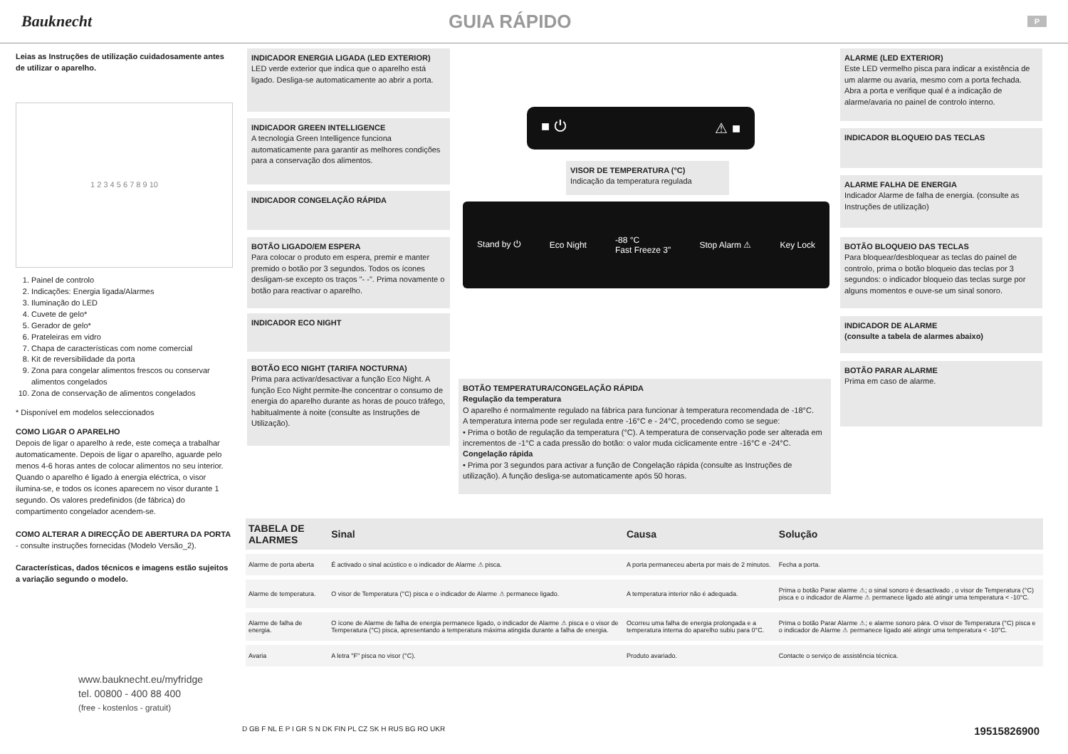Bauknecht
GUIA RÁPIDO
P
Leias as Instruções de utilização cuidadosamente antes de utilizar o aparelho.
1 2 3 4 5 6 7 8 9 10
1. Painel de controlo
2. Indicações: Energia ligada/Alarmes
3. Iluminação do LED
4. Cuvete de gelo*
5. Gerador de gelo*
6. Prateleiras em vidro
7. Chapa de características com nome comercial
8. Kit de reversibilidade da porta
9. Zona para congelar alimentos frescos ou conservar alimentos congelados
10. Zona de conservação de alimentos congelados
* Disponível em modelos seleccionados
COMO LIGAR O APARELHO
Depois de ligar o aparelho à rede, este começa a trabalhar automaticamente. Depois de ligar o aparelho, aguarde pelo menos 4-6 horas antes de colocar alimentos no seu interior. Quando o aparelho é ligado à energia eléctrica, o visor ilumina-se, e todos os ícones aparecem no visor durante 1 segundo. Os valores predefinidos (de fábrica) do compartimento congelador acendem-se.
COMO ALTERAR A DIRECÇÃO DE ABERTURA DA PORTA
- consulte instruções fornecidas (Modelo Versão_2).
Características, dados técnicos e imagens estão sujeitos a variação segundo o modelo.
www.bauknecht.eu/myfridge
tel. 00800 - 400 88 400
(free - kostenlos - gratuit)
INDICADOR ENERGIA LIGADA (LED EXTERIOR)
LED verde exterior que indica que o aparelho está ligado. Desliga-se automaticamente ao abrir a porta.
INDICADOR GREEN INTELLIGENCE
A tecnologia Green Intelligence funciona automaticamente para garantir as melhores condições para a conservação dos alimentos.
INDICADOR CONGELAÇÃO RÁPIDA
BOTÃO LIGADO/EM ESPERA
Para colocar o produto em espera, premir e manter premido o botão por 3 segundos. Todos os ícones desligam-se excepto os traços "- -". Prima novamente o botão para reactivar o aparelho.
INDICADOR ECO NIGHT
BOTÃO ECO NIGHT (TARIFA NOCTURNA)
Prima para activar/desactivar a função Eco Night. A função Eco Night permite-lhe concentrar o consumo de energia do aparelho durante as horas de pouco tráfego, habitualmente à noite (consulte as Instruções de Utilização).
■ ⏻ ⚠ ■
VISOR DE TEMPERATURA (°C)
Indicação da temperatura regulada
Stand by ⏻ Eco Night -88 °C
Fast Freeze 3" Stop Alarm ⚠ Key Lock
BOTÃO TEMPERATURA/CONGELAÇÃO RÁPIDA
Regulação da temperatura
O aparelho é normalmente regulado na fábrica para funcionar à temperatura recomendada de -18°C.
A temperatura interna pode ser regulada entre -16°C e - 24°C, procedendo como se segue:
• Prima o botão de regulação da temperatura (°C). A temperatura de conservação pode ser alterada em incrementos de -1°C a cada pressão do botão: o valor muda ciclicamente entre -16°C e -24°C.
Congelação rápida
• Prima por 3 segundos para activar a função de Congelação rápida (consulte as Instruções de utilização). A função desliga-se automaticamente após 50 horas.
ALARME (LED EXTERIOR)
Este LED vermelho pisca para indicar a existência de um alarme ou avaria, mesmo com a porta fechada. Abra a porta e verifique qual é a indicação de alarme/avaria no painel de controlo interno.
INDICADOR BLOQUEIO DAS TECLAS
ALARME FALHA DE ENERGIA
Indicador Alarme de falha de energia. (consulte as Instruções de utilização)
BOTÃO BLOQUEIO DAS TECLAS
Para bloquear/desbloquear as teclas do painel de controlo, prima o botão bloqueio das teclas por 3 segundos: o indicador bloqueio das teclas surge por alguns momentos e ouve-se um sinal sonoro.
INDICADOR DE ALARME
(consulte a tabela de alarmes abaixo)
BOTÃO PARAR ALARME
Prima em caso de alarme.
| TABELA DE ALARMES | Sinal | Causa | Solução |
| --- | --- | --- | --- |
| Alarme de porta aberta | É activado o sinal acústico e o indicador de Alarme ⚠ pisca. | A porta permaneceu aberta por mais de 2 minutos. | Fecha a porta. |
| Alarme de temperatura. | O visor de Temperatura (°C) pisca e o indicador de Alarme ⚠ permanece ligado. | A temperatura interior não é adequada. | Prima o botão Parar alarme ⚠; o sinal sonoro é desactivado , o visor de Temperatura (°C) pisca e o indicador de Alarme ⚠ permanece ligado até atingir uma temperatura < -10°C. |
| Alarme de falha de energia. | O ícone de Alarme de falha de energia permanece ligado, o indicador de Alarme ⚠ pisca e o visor de Temperatura (°C) pisca, apresentando a temperatura máxima atingida durante a falha de energia. | Ocorreu uma falha de energia prolongada e a temperatura interna do aparelho subiu para 0°C. | Prima o botão Parar Alarme ⚠; e alarme sonoro pára. O visor de Temperatura (°C) pisca e o indicador de Alarme ⚠ permanece ligado até atingir uma temperatura < -10°C. |
| Avaria | A letra "F" pisca no visor (°C). | Produto avariado. | Contacte o serviço de assistência técnica. |
D GB F NL E P I GR S N DK FIN PL CZ SK H RUS BG RO UKR 19515826900